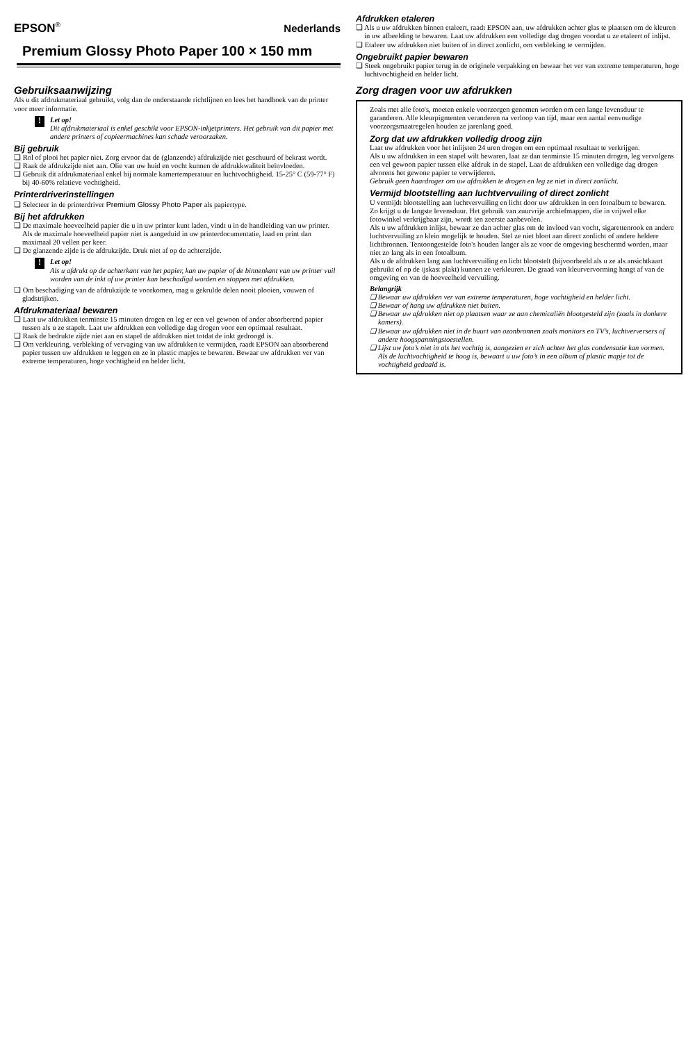EPSON<sup>®</sup> Nederlands
Premium Glossy Photo Paper 100 × 150 mm
Gebruiksaanwijzing
Als u dit afdrukmateriaal gebruikt, volg dan de onderstaande richtlijnen en lees het handboek van de printer voor meer informatie.
!
Let op!
Dit afdrukmateriaal is enkel geschikt voor EPSON-inkjetprinters. Het gebruik van dit papier met andere printers of copieermachines kan schade veroorzaken.
Bij gebruik
❏ Rol of plooi het papier niet. Zorg ervoor dat de (glanzende) afdrukzijde niet geschuurd of bekrast wordt.
❏ Raak de afdrukzijde niet aan. Olie van uw huid en vocht kunnen de afdrukkwaliteit beïnvloeden.
❏ Gebruik dit afdrukmateriaal enkel bij normale kamertemperatuur en luchtvochtigheid. 15-25° C (59-77° F) bij 40-60% relatieve vochtigheid.
Printerdriverinstellingen
❏ Selecteer in de printerdriver Premium Glossy Photo Paper als papiertype.
Bij het afdrukken
❏ De maximale hoeveelheid papier die u in uw printer kunt laden, vindt u in de handleiding van uw printer. Als de maximale hoeveelheid papier niet is aangeduid in uw printerdocumentatie, laad en print dan maximaal 20 vellen per keer.
❏ De glanzende zijde is de afdrukzijde. Druk niet af op de achterzijde.
!
Let op!
Als u afdrukt op de achterkant van het papier, kan uw papier of de binnenkant van uw printer vuil worden van de inkt of uw printer kan beschadigd worden en stoppen met afdrukken.
❏ Om beschadiging van de afdrukzijde te voorkomen, mag u gekrulde delen nooit plooien, vouwen of gladstrijken.
Afdrukmateriaal bewaren
❏ Laat uw afdrukken tenminste 15 minuten drogen en leg er een vel gewoon of ander absorberend papier tussen als u ze stapelt. Laat uw afdrukken een volledige dag drogen voor een optimaal resultaat.
❏ Raak de bedrukte zijde niet aan en stapel de afdrukken niet totdat de inkt gedroogd is.
❏ Om verkleuring, verbleking of vervaging van uw afdrukken te vermijden, raadt EPSON aan absorberend papier tussen uw afdrukken te leggen en ze in plastic mapjes te bewaren. Bewaar uw afdrukken ver van extreme temperaturen, hoge vochtigheid en helder licht.
Afdrukken etaleren
❏ Als u uw afdrukken binnen etaleert, raadt EPSON aan, uw afdrukken achter glas te plaatsen om de kleuren in uw afbeelding te bewaren. Laat uw afdrukken een volledige dag drogen voordat u ze etaleert of inlijst.
❏ Etaleer uw afdrukken niet buiten of in direct zonlicht, om verbleking te vermijden.
Ongebruikt papier bewaren
❏ Steek ongebruikt papier terug in de originele verpakking en bewaar het ver van extreme temperaturen, hoge luchtvochtigheid en helder licht.
Zorg dragen voor uw afdrukken
Zoals met alle foto's, moeten enkele voorzorgen genomen worden om een lange levensduur te garanderen. Alle kleurpigmenten veranderen na verloop van tijd, maar een aantal eenvoudige voorzorgsmaatregelen houden ze jarenlang goed.
Zorg dat uw afdrukken volledig droog zijn
Laat uw afdrukken voor het inlijsten 24 uren drogen om een optimaal resultaat te verkrijgen.
Als u uw afdrukken in een stapel wilt bewaren, laat ze dan tenminste 15 minuten drogen, leg vervolgens een vel gewoon papier tussen elke afdruk in de stapel. Laat de afdrukken een volledige dag drogen alvorens het gewone papier te verwijderen.
Gebruik geen haardroger om uw afdrukken te drogen en leg ze niet in direct zonlicht.
Vermijd blootstelling aan luchtvervuiling of direct zonlicht
U vermijdt blootstelling aan luchtvervuiling en licht door uw afdrukken in een fotoalbum te bewaren. Zo krijgt u de langste levensduur. Het gebruik van zuurvrije archiefmappen, die in vrijwel elke fotowinkel verkrijgbaar zijn, wordt ten zeerste aanbevolen.
Als u uw afdrukken inlijst, bewaar ze dan achter glas om de invloed van vocht, sigarettenrook en andere luchtvervuiling zo klein mogelijk te houden. Stel ze niet bloot aan direct zonlicht of andere heldere lichtbronnen. Tentoongestelde foto's houden langer als ze voor de omgeving beschermd worden, maar niet zo lang als in een fotoalbum.
Als u de afdrukken lang aan luchtvervuiling en licht blootstelt (bijvoorbeeld als u ze als ansichtkaart gebruikt of op de ijskast plakt) kunnen ze verkleuren. De graad van kleurvervorming hangt af van de omgeving en van de hoeveelheid vervuiling.
Belangrijk
❏ Bewaar uw afdrukken ver van extreme temperaturen, hoge vochtigheid en helder licht.
❏ Bewaar of hang uw afdrukken niet buiten.
❏ Bewaar uw afdrukken niet op plaatsen waar ze aan chemicaliën blootgesteld zijn (zoals in donkere kamers).
❏ Bewaar uw afdrukken niet in de buurt van ozonbronnen zoals monitors en TV’s, luchtverversers of andere hoogspanningstoestellen.
❏ Lijst uw foto’s niet in als het vochtig is, aangezien er zich achter het glas condensatie kan vormen. Als de luchtvochtigheid te hoog is, bewaart u uw foto’s in een album of plastic mapje tot de vochtigheid gedaald is.